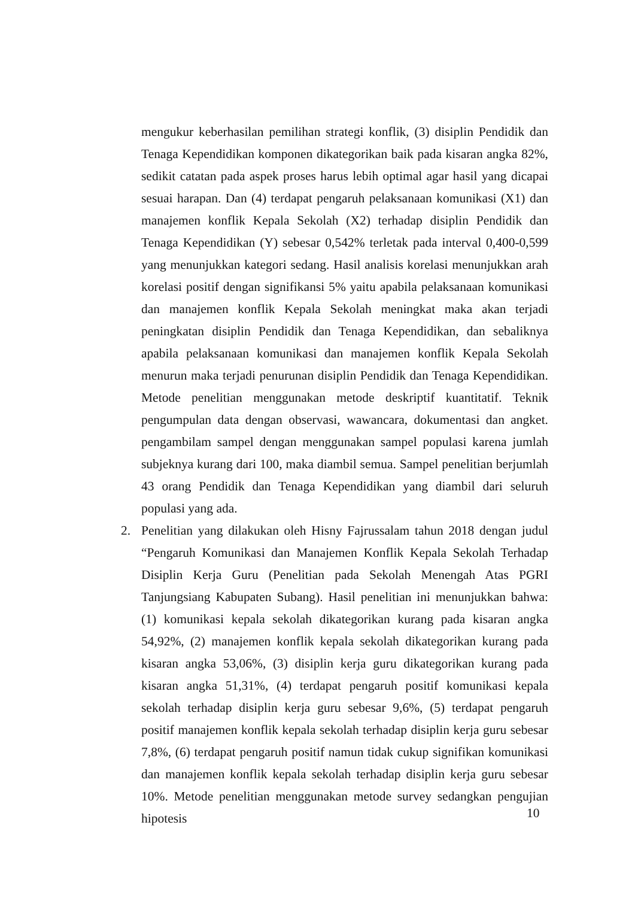mengukur keberhasilan pemilihan strategi konflik, (3) disiplin Pendidik dan Tenaga Kependidikan komponen dikategorikan baik pada kisaran angka 82%, sedikit catatan pada aspek proses harus lebih optimal agar hasil yang dicapai sesuai harapan. Dan (4) terdapat pengaruh pelaksanaan komunikasi (X1) dan manajemen konflik Kepala Sekolah (X2) terhadap disiplin Pendidik dan Tenaga Kependidikan (Y) sebesar 0,542% terletak pada interval 0,400-0,599 yang menunjukkan kategori sedang. Hasil analisis korelasi menunjukkan arah korelasi positif dengan signifikansi 5% yaitu apabila pelaksanaan komunikasi dan manajemen konflik Kepala Sekolah meningkat maka akan terjadi peningkatan disiplin Pendidik dan Tenaga Kependidikan, dan sebaliknya apabila pelaksanaan komunikasi dan manajemen konflik Kepala Sekolah menurun maka terjadi penurunan disiplin Pendidik dan Tenaga Kependidikan. Metode penelitian menggunakan metode deskriptif kuantitatif. Teknik pengumpulan data dengan observasi, wawancara, dokumentasi dan angket. pengambilam sampel dengan menggunakan sampel populasi karena jumlah subjeknya kurang dari 100, maka diambil semua. Sampel penelitian berjumlah 43 orang Pendidik dan Tenaga Kependidikan yang diambil dari seluruh populasi yang ada.
2. Penelitian yang dilakukan oleh Hisny Fajrussalam tahun 2018 dengan judul “Pengaruh Komunikasi dan Manajemen Konflik Kepala Sekolah Terhadap Disiplin Kerja Guru (Penelitian pada Sekolah Menengah Atas PGRI Tanjungsiang Kabupaten Subang). Hasil penelitian ini menunjukkan bahwa: (1) komunikasi kepala sekolah dikategorikan kurang pada kisaran angka 54,92%, (2) manajemen konflik kepala sekolah dikategorikan kurang pada kisaran angka 53,06%, (3) disiplin kerja guru dikategorikan kurang pada kisaran angka 51,31%, (4) terdapat pengaruh positif komunikasi kepala sekolah terhadap disiplin kerja guru sebesar 9,6%, (5) terdapat pengaruh positif manajemen konflik kepala sekolah terhadap disiplin kerja guru sebesar 7,8%, (6) terdapat pengaruh positif namun tidak cukup signifikan komunikasi dan manajemen konflik kepala sekolah terhadap disiplin kerja guru sebesar 10%. Metode penelitian menggunakan metode survey sedangkan pengujian hipotesis
10